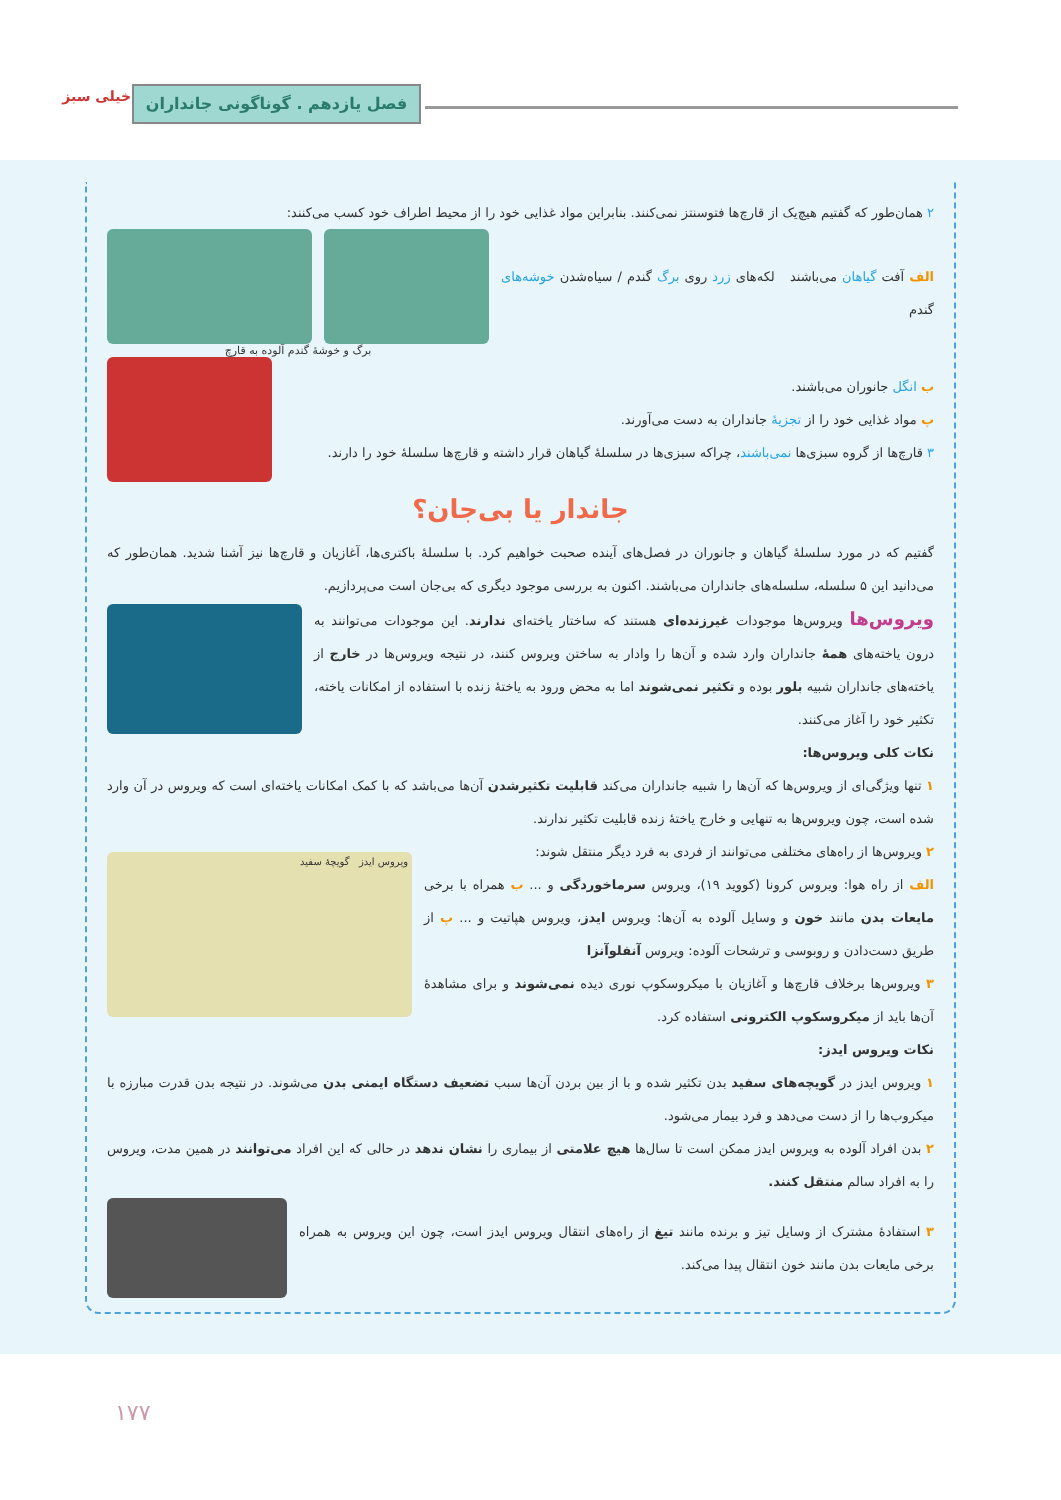فصل یازدهم . گوناگونی جانداران
خیلی سبز
۲ همان‌طور که گفتیم هیچ‌یک از قارچ‌ها فتوسنتز نمی‌کنند. بنابراین مواد غذایی خود را از محیط اطراف خود کسب می‌کنند:
الف آفت گیاهان می‌باشند لکه‌های زرد روی برگ گندم / سیاه‌شدن خوشه‌های گندم
برگ و خوشهٔ گندم آلوده به قارچ
ب انگل جانوران می‌باشند.
پ مواد غذایی خود را از تجزیهٔ جانداران به دست می‌آورند.
۳ قارچ‌ها از گروه سبزی‌ها نمی‌باشند، چراکه سبزی‌ها در سلسلهٔ گیاهان قرار داشته و قارچ‌ها سلسلهٔ خود را دارند.
جاندار یا بی‌جان؟
گفتیم که در مورد سلسلهٔ گیاهان و جانوران در فصل‌های آینده صحبت خواهیم کرد. با سلسلهٔ باکتری‌ها، آغازیان و قارچ‌ها نیز آشنا شدید. همان‌طور که می‌دانید این ۵ سلسله، سلسله‌های جانداران می‌باشند. اکنون به بررسی موجود دیگری که بی‌جان است می‌پردازیم.
ویروس‌ها ویروس‌ها موجودات غیرزنده‌ای هستند که ساختار یاخته‌ای ندارند. این موجودات می‌توانند به درون یاخته‌های همهٔ جانداران وارد شده و آن‌ها را وادار به ساختن ویروس کنند، در نتیجه ویروس‌ها در خارج از یاخته‌های جانداران شبیه بلور بوده و تکثیر نمی‌شوند اما به محض ورود به یاختهٔ زنده با استفاده از امکانات یاخته، تکثیر خود را آغاز می‌کنند.
نکات کلی ویروس‌ها:
۱ تنها ویژگی‌ای از ویروس‌ها که آن‌ها را شبیه جانداران می‌کند قابلیت تکثیرشدن آن‌ها می‌باشد که با کمک امکانات یاخته‌ای است که ویروس در آن وارد شده است، چون ویروس‌ها به تنهایی و خارج یاختهٔ زنده قابلیت تکثیر ندارند.
۲ ویروس‌ها از راه‌های مختلفی می‌توانند از فردی به فرد دیگر منتقل شوند:
الف از راه هوا: ویروس کرونا (کووید ۱۹)، ویروس سرماخوردگی و ... ب همراه با برخی مایعات بدن مانند خون و وسایل آلوده به آن‌ها: ویروس ایدز، ویروس هپاتیت و ... پ از طریق دست‌دادن و روبوسی و ترشحات آلوده: ویروس آنفلوآنزا
۳ ویروس‌ها برخلاف قارچ‌ها و آغازیان با میکروسکوپ نوری دیده نمی‌شوند و برای مشاهدهٔ آن‌ها باید از میکروسکوپ الکترونی استفاده کرد.
ویروس ایدز گویچهٔ سفید
نکات ویروس ایدز:
۱ ویروس ایدز در گویچه‌های سفید بدن تکثیر شده و با از بین بردن آن‌ها سبب تضعیف دستگاه ایمنی بدن می‌شوند. در نتیجه بدن قدرت مبارزه با میکروب‌ها را از دست می‌دهد و فرد بیمار می‌شود.
۲ بدن افراد آلوده به ویروس ایدز ممکن است تا سال‌ها هیچ علامتی از بیماری را نشان ندهد در حالی که این افراد می‌توانند در همین مدت، ویروس را به افراد سالم منتقل کنند.
۳ استفادهٔ مشترک از وسایل تیز و برنده مانند تیغ از راه‌های انتقال ویروس ایدز است، چون این ویروس به همراه برخی مایعات بدن مانند خون انتقال پیدا می‌کند.
۱۷۷